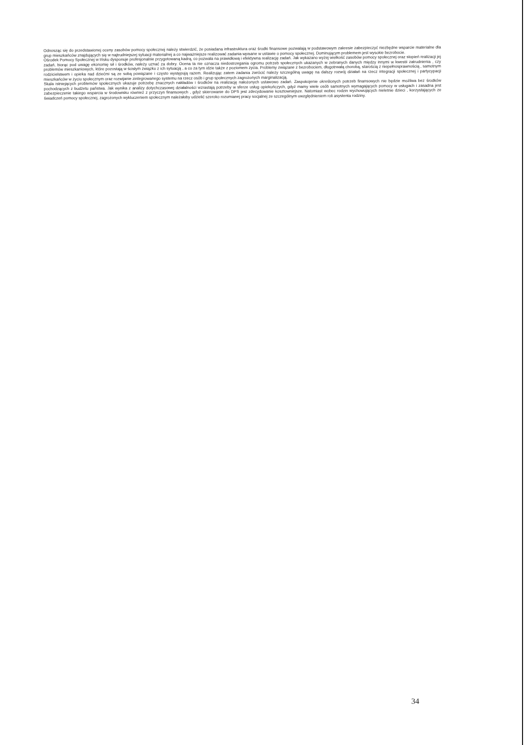Odnosząc się do przedstawionej oceny zasobów pomocy społecznej należy stwierdzić, że posiadana infrastruktura oraz środki finansowe pozwalają w podstawowym zakresie zabezpieczyć niezbędne wsparcie materialne dla grup mieszkańców znajdujących się w najtrudniejszej sytuacji materialnej a co najważniejsze realizować zadania wpisane w ustawie o pomocy społecznej. Dominującym problemem jest wysokie bezrobocie.
Ośrodek Pomocy Społecznej w Ińsku dysponuje profesjonalnie przygotowaną kadrą, co pozwala na prawidłową i efektywna realizację zadań. Jak wykazano wyżej wielkość zasobów pomocy społecznej oraz stopień realizacji jej zadań, biorąc pod uwagę ekonomię sił i środków, należy uznać za dobry. Ocena ta nie oznacza niedostrzegania ogromu potrzeb społecznych ukazanych w zebranych danych między innymi w kwestii zatrudnienia , czy problemów mieszkaniowych, które pozostają w ścisłym związku z ich sytuacją , a co za tym idzie także z poziomem życia. Problemy związane z bezrobociem, długotrwałą chorobą, starością z niepełnosprawnością , samotnym rodzicielstwem i opieka nad dziećmi są ze sobą powiązane i często występują razem. Realizując zatem zadania zwrócić należy szczególną uwagę na dalszy rozwój działań na rzecz integracji społecznej i partycypacji mieszkańców w życiu społecznym oraz rozwijanie zintegrowanego systemu na rzecz osób i grup społecznych zagrożonych marginalizacją.
Skala istniejących problemów społecznych ukazuje potrzebę znacznych nakładów i środków na realizację nałożonych ustawowo zadań. Zaspokojenie określonych potrzeb finansowych nie będzie możliwa bez środków pochodzących z budżetu państwa. Jak wynika z analizy dotychczasowej działalności wzrastają potrzeby w sferze usług opiekuńczych, gdyż mamy wiele osób samotnych wymagających pomocy w usługach i zasadna jest zabezpieczenie takiego wsparcia w środowisku również z przyczyn finansowych , gdyż skierowanie do DPS jest zdecydowanie kosztowniejsze. Natomiast wobec rodzin wychowujących nieletnie dzieci , korzystających ze świadczeń pomocy społecznej, zagrożonych wykluczeniem społecznym należałoby udzielić szeroko rozumianej pracy socjalnej ze szczególnym uwzględnieniem roli asystenta rodziny.
34